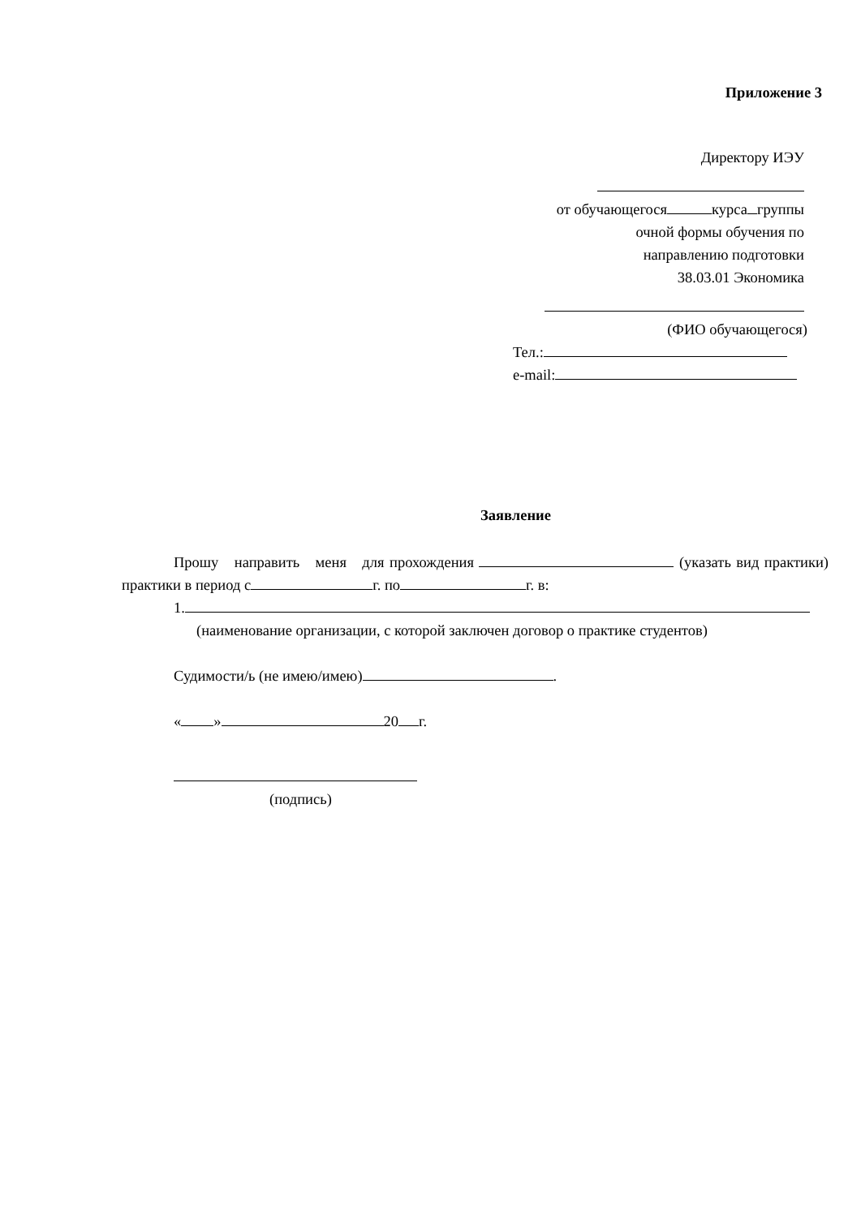Приложение 3
Директору ИЭУ
от обучающегося курса группы
очной формы обучения по
направлению подготовки
38.03.01 Экономика
(ФИО обучающегося)
Тел.:
e-mail:
Заявление
Прошу направить меня для прохождения (указать вид практики) практики в период с г. по г. в:
1.
(наименование организации, с которой заключен договор о практике студентов)
Судимости/ь (не имею/имею) .
« » 20 г.
(подпись)